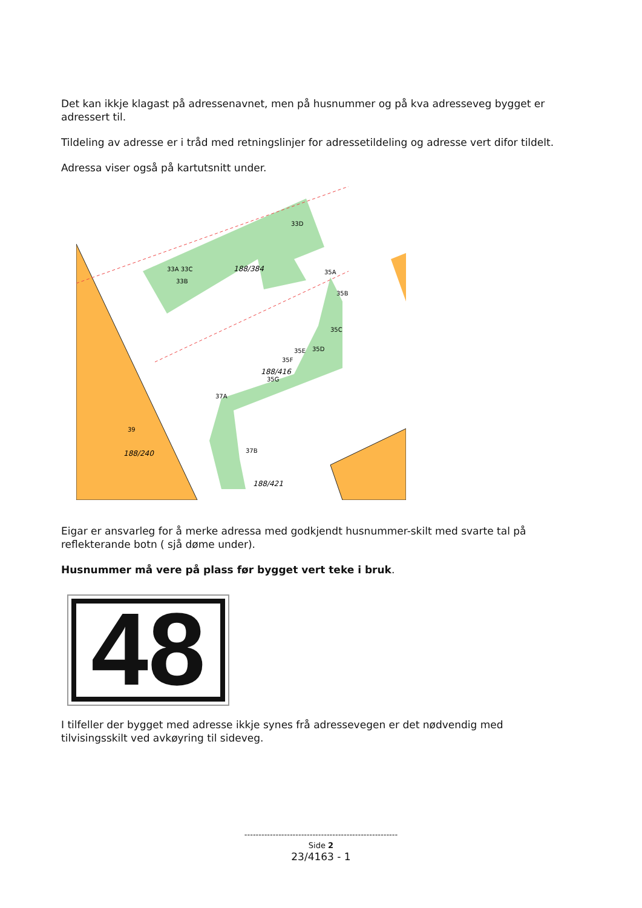Det kan ikkje klagast på adressenavnet, men på husnummer og på kva adresseveg bygget er adressert til.
Tildeling av adresse er i tråd med retningslinjer for adressetildeling og adresse vert difor tildelt.
Adressa viser også på kartutsnitt under.
33D
188/384
33A 33C
33B
35A
35B
35C
35D
35E
35F
188/416
35G
37A
37B
39
188/240
188/421
Eigar er ansvarleg for å merke adressa med godkjendt husnummer-skilt med svarte tal på reflekterande botn ( sjå døme under).
Husnummer må vere på plass før bygget vert teke i bruk.
48
I tilfeller der bygget med adresse ikkje synes frå adressevegen er det nødvendig med tilvisingsskilt ved avkøyring til sideveg.
------------------------------------------------------
Side 2
23/4163 - 1